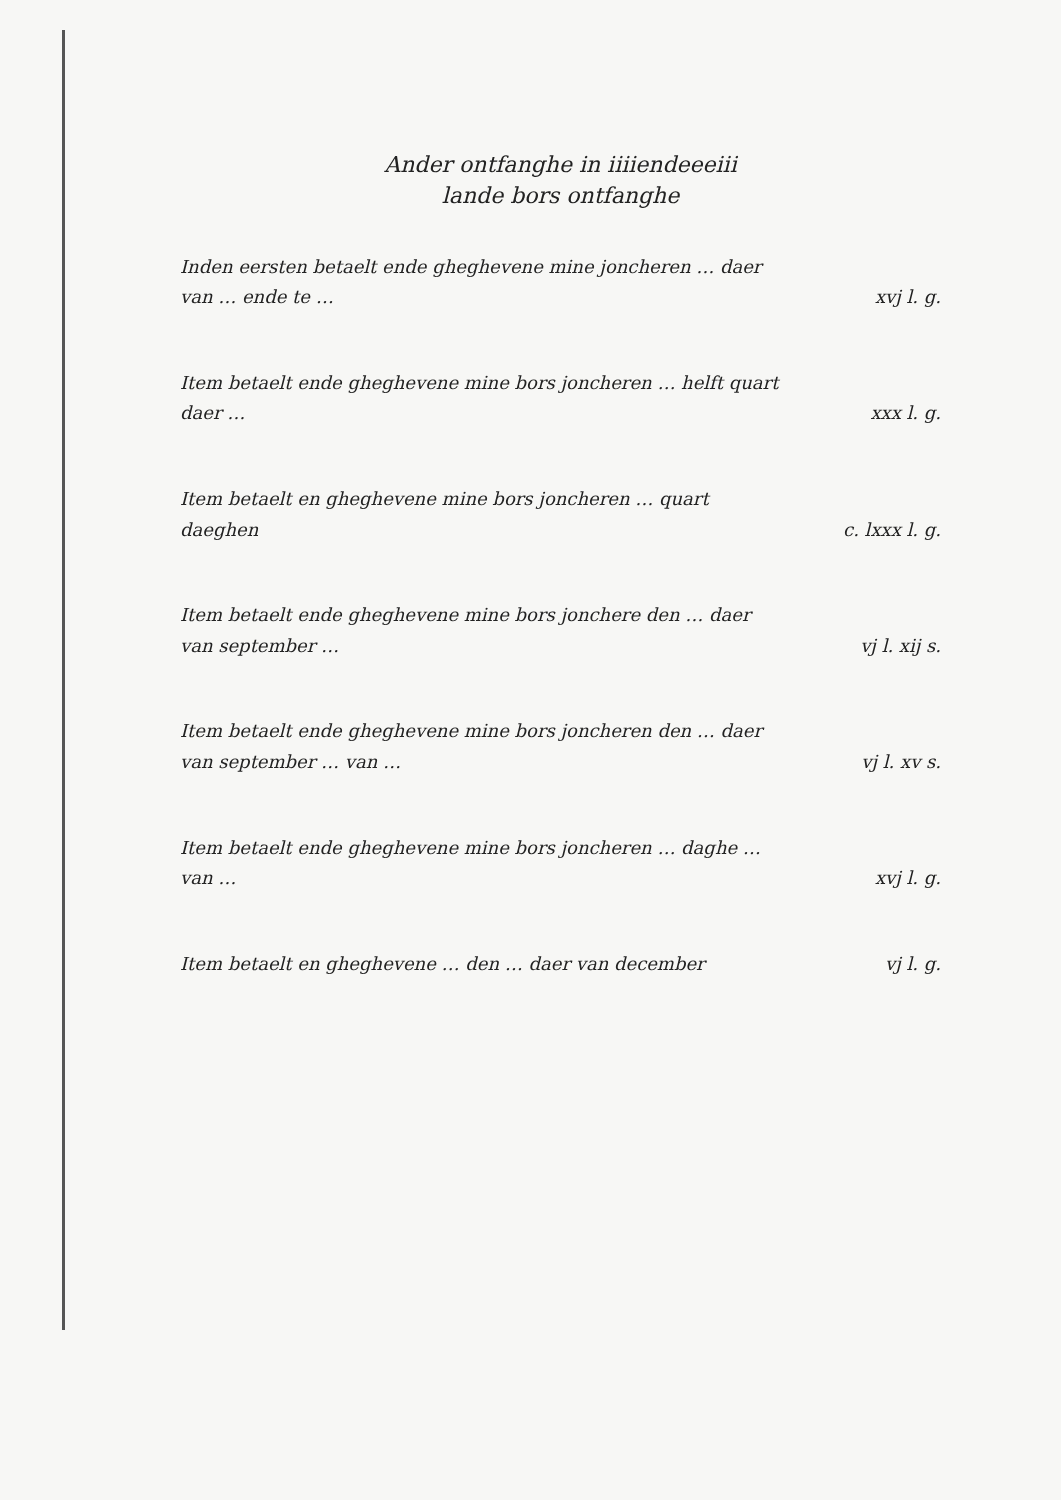Ander ontfanghe in iiiiendeeeiii
lande bors ontfanghe
Inden eersten betaelt ende gheghevene mine joncheren … daer van … ende te …
xvj l. g.
Item betaelt ende gheghevene mine bors joncheren … helft quart daer …
xxx l. g.
Item betaelt en gheghevene mine bors joncheren … quart daeghen
c. lxxx l. g.
Item betaelt ende gheghevene mine bors jonchere den … daer van september …
vj l. xij s.
Item betaelt ende gheghevene mine bors joncheren den … daer van september … van …
vj l. xv s.
Item betaelt ende gheghevene mine bors joncheren … daghe … van …
xvj l. g.
Item betaelt en gheghevene … den … daer van december
vj l. g.